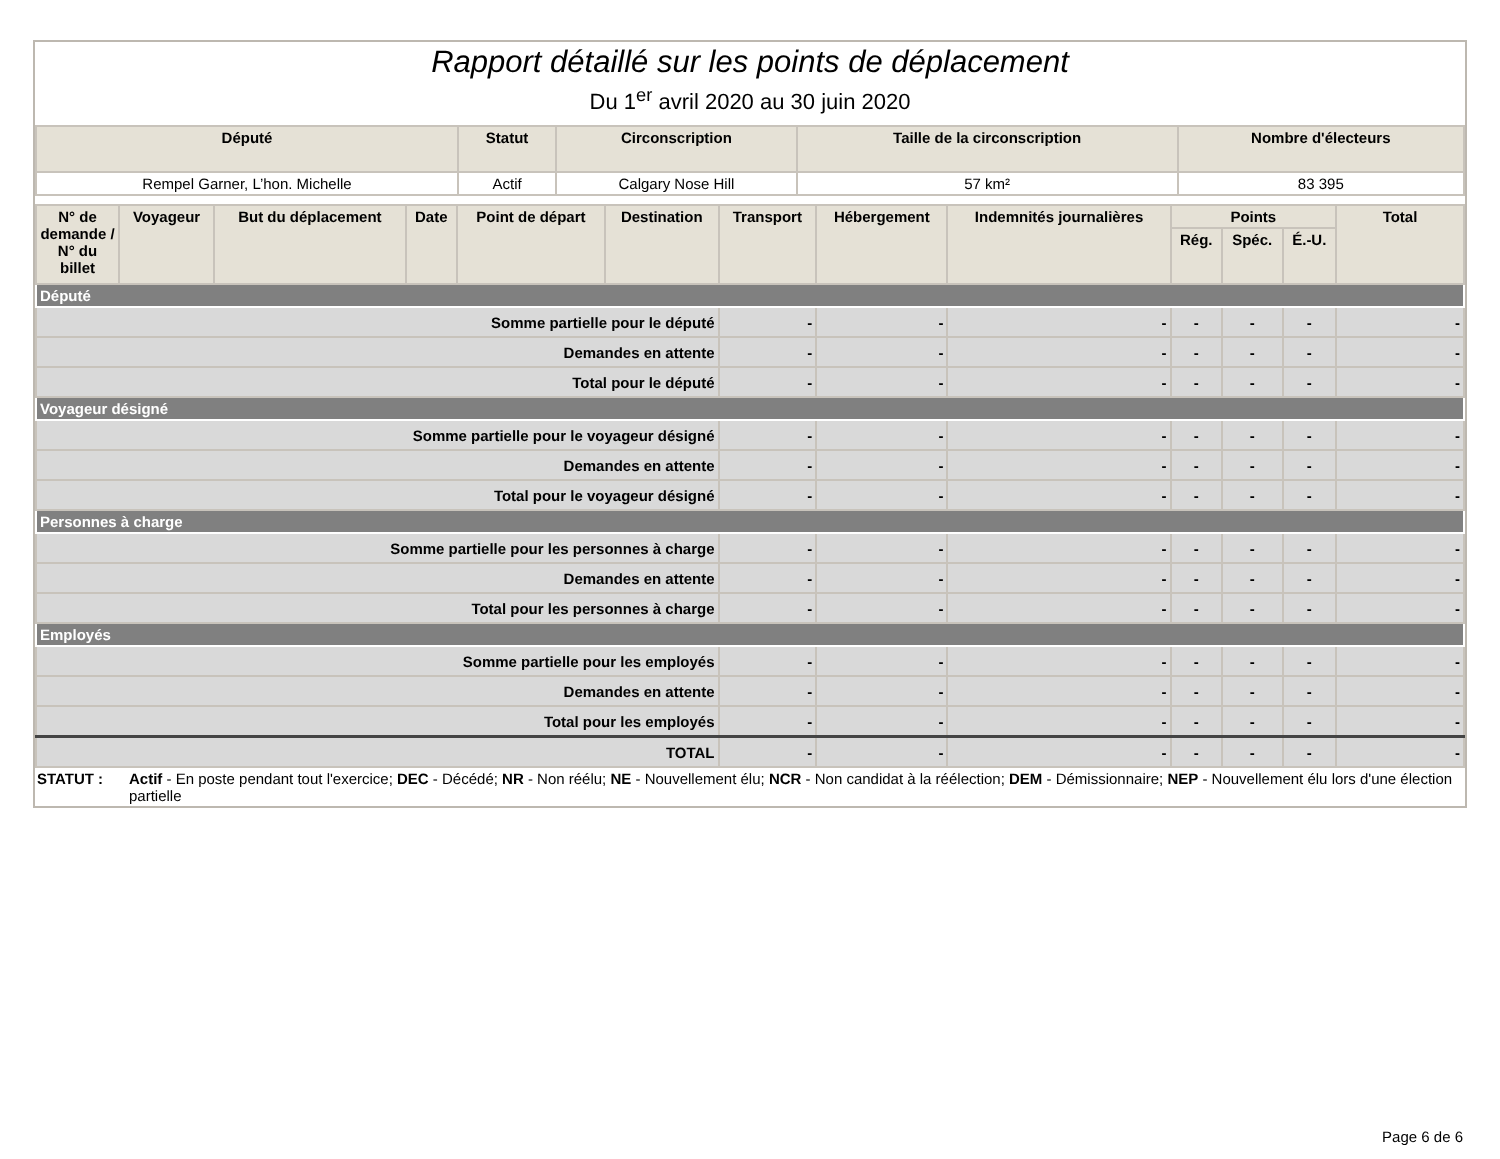Rapport détaillé sur les points de déplacement
Du 1<sup>er</sup> avril 2020 au 30 juin 2020
| Député | Statut | Circonscription | Taille de la circonscription | Nombre d'électeurs |
| --- | --- | --- | --- | --- |
| Rempel Garner, L’hon. Michelle | Actif | Calgary Nose Hill | 57 km² | 83 395 |
| N° de demande / N° du billet | Voyageur | But du déplacement | Date | Point de départ | Destination | Transport | Hébergement | Indemnités journalières | Points | | | Total |
| --- | --- | --- | --- | --- | --- | --- | --- | --- | --- | --- | --- | --- |
| | | | | | | | | | Rég. | Spéc. | É.-U. | |
| Député | | | | | | | | | | | | |
| Somme partielle pour le député | | | | | | - | - | - | - | - | - | - |
| Demandes en attente | | | | | | - | - | - | - | - | - | - |
| Total pour le député | | | | | | - | - | - | - | - | - | - |
| Voyageur désigné | | | | | | | | | | | | |
| Somme partielle pour le voyageur désigné | | | | | | - | - | - | - | - | - | - |
| Demandes en attente | | | | | | - | - | - | - | - | - | - |
| Total pour le voyageur désigné | | | | | | - | - | - | - | - | - | - |
| Personnes à charge | | | | | | | | | | | | |
| Somme partielle pour les personnes à charge | | | | | | - | - | - | - | - | - | - |
| Demandes en attente | | | | | | - | - | - | - | - | - | - |
| Total pour les personnes à charge | | | | | | - | - | - | - | - | - | - |
| Employés | | | | | | | | | | | | |
| Somme partielle pour les employés | | | | | | - | - | - | - | - | - | - |
| Demandes en attente | | | | | | - | - | - | - | - | - | - |
| Total pour les employés | | | | | | - | - | - | - | - | - | - |
| TOTAL | | | | | | - | - | - | - | - | - | - |
STATUT : Actif - En poste pendant tout l'exercice; DEC - Décédé; NR - Non réélu; NE - Nouvellement élu; NCR - Non candidat à la réélection; DEM - Démissionnaire; NEP - Nouvellement élu lors d'une élection partielle
Page 6 de 6